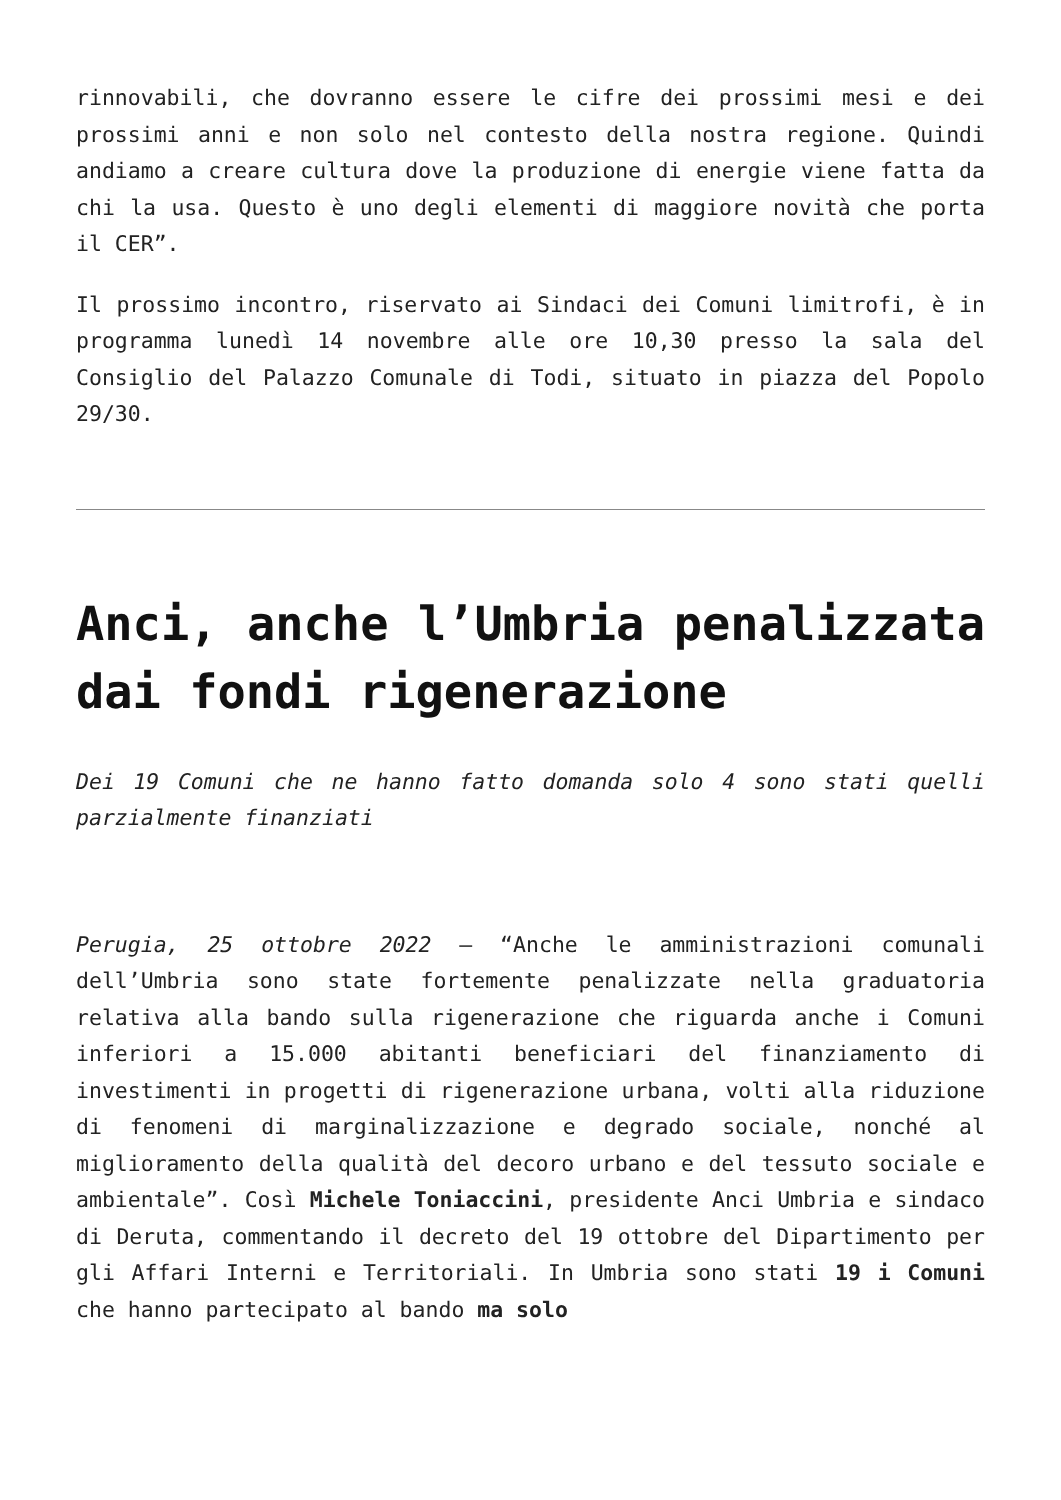rinnovabili, che dovranno essere le cifre dei prossimi mesi e dei prossimi anni e non solo nel contesto della nostra regione. Quindi andiamo a creare cultura dove la produzione di energie viene fatta da chi la usa. Questo è uno degli elementi di maggiore novità che porta il CER”.
Il prossimo incontro, riservato ai Sindaci dei Comuni limitrofi, è in programma lunedì 14 novembre alle ore 10,30 presso la sala del Consiglio del Palazzo Comunale di Todi, situato in piazza del Popolo 29/30.
Anci, anche l’Umbria penalizzata dai fondi rigenerazione
Dei 19 Comuni che ne hanno fatto domanda solo 4 sono stati quelli parzialmente finanziati
Perugia, 25 ottobre 2022 – “Anche le amministrazioni comunali dell’Umbria sono state fortemente penalizzate nella graduatoria relativa alla bando sulla rigenerazione che riguarda anche i Comuni inferiori a 15.000 abitanti beneficiari del finanziamento di investimenti in progetti di rigenerazione urbana, volti alla riduzione di fenomeni di marginalizzazione e degrado sociale, nonché al miglioramento della qualità del decoro urbano e del tessuto sociale e ambientale”. Così Michele Toniaccini, presidente Anci Umbria e sindaco di Deruta, commentando il decreto del 19 ottobre del Dipartimento per gli Affari Interni e Territoriali. In Umbria sono stati 19 i Comuni che hanno partecipato al bando ma solo